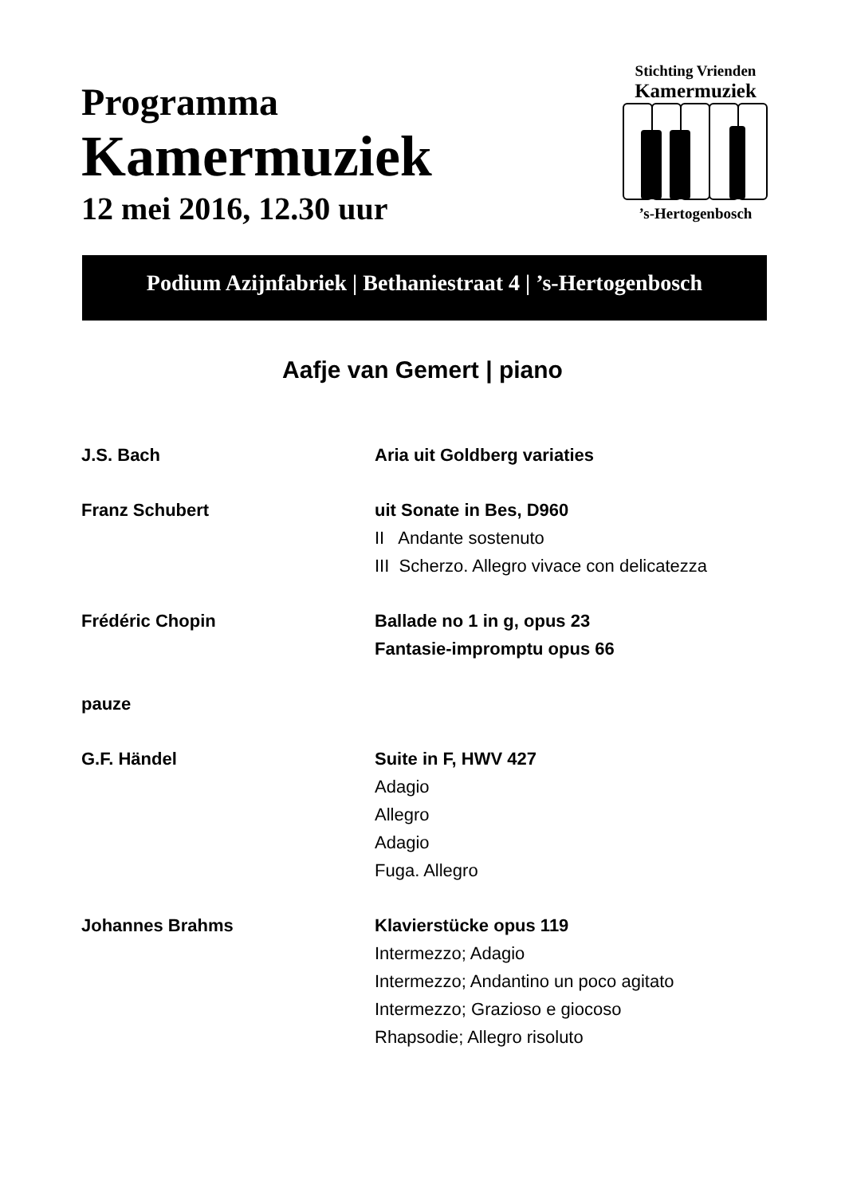Programma
Kamermuziek
12 mei 2016, 12.30 uur
Stichting Vrienden
Kamermuziek
’s-Hertogenbosch
Podium Azijnfabriek | Bethaniestraat 4 | ’s-Hertogenbosch
Aafje van Gemert | piano
J.S. Bach Aria uit Goldberg variaties
Franz Schubert uit Sonate in Bes, D960
II Andante sostenuto
III Scherzo. Allegro vivace con delicatezza
Frédéric Chopin Ballade no 1 in g, opus 23
Fantasie-impromptu opus 66
pauze
G.F. Händel Suite in F, HWV 427
Adagio
Allegro
Adagio
Fuga. Allegro
Johannes Brahms Klavierstücke opus 119
Intermezzo; Adagio
Intermezzo; Andantino un poco agitato
Intermezzo; Grazioso e giocoso
Rhapsodie; Allegro risoluto